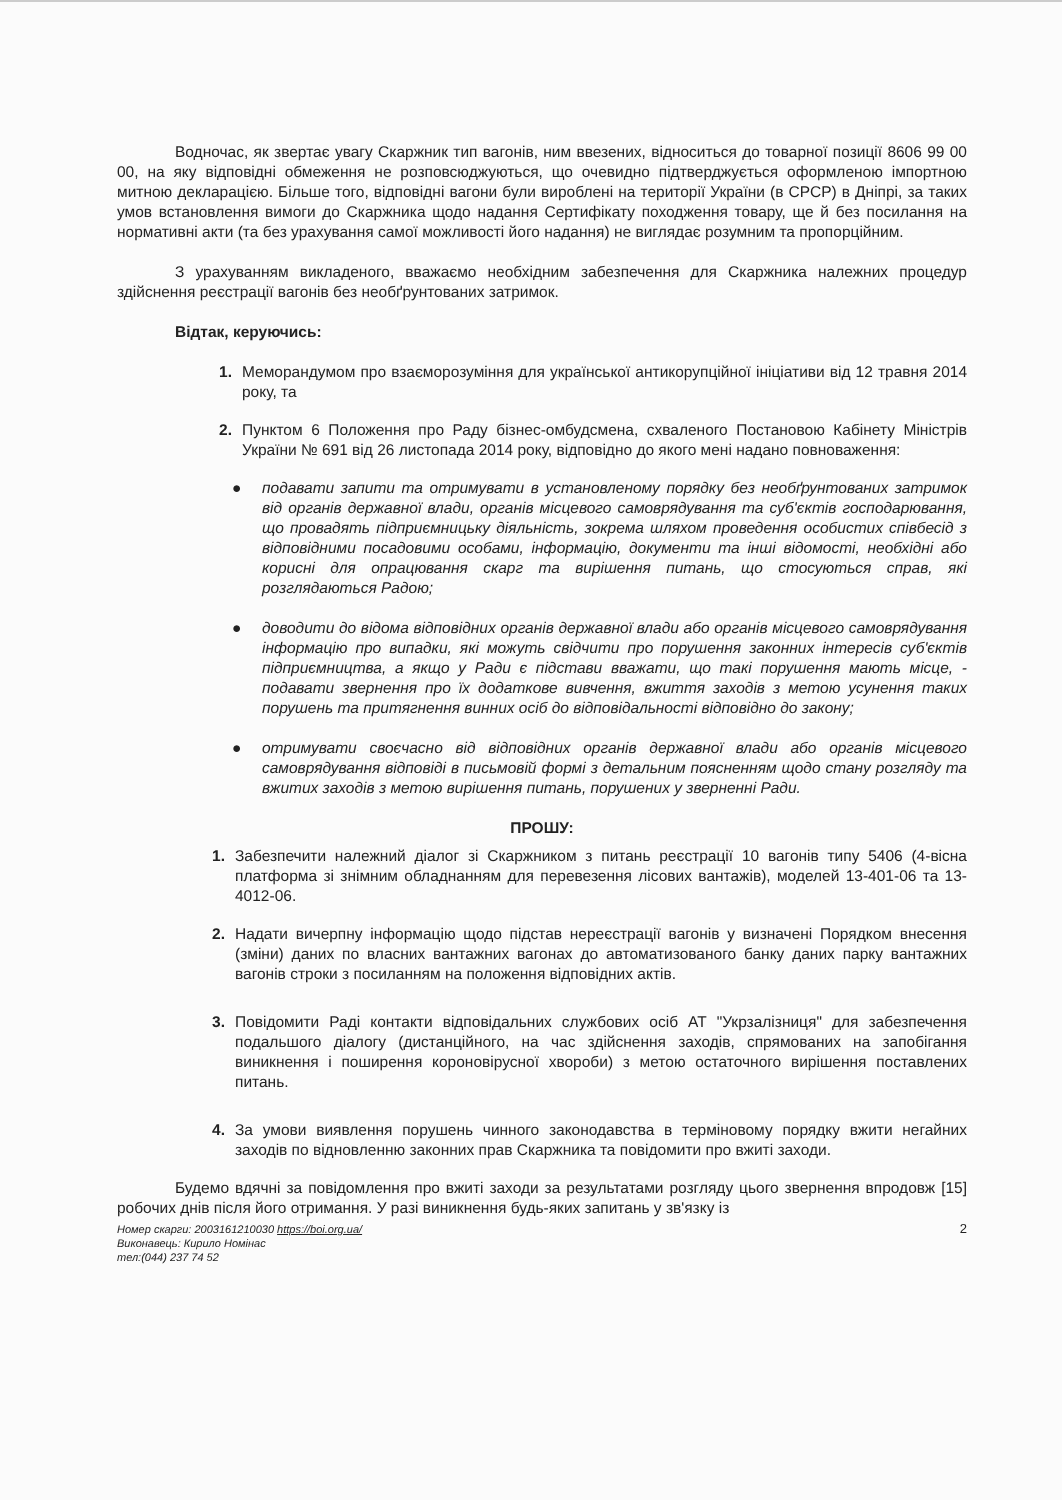Водночас, як звертає увагу Скаржник тип вагонів, ним ввезених, відноситься до товарної позиції 8606 99 00 00, на яку відповідні обмеження не розповсюджуються, що очевидно підтверджується оформленою імпортною митною декларацією. Більше того, відповідні вагони були вироблені на території України (в СРСР) в Дніпрі, за таких умов встановлення вимоги до Скаржника щодо надання Сертифікату походження товару, ще й без посилання на нормативні акти (та без урахування самої можливості його надання) не виглядає розумним та пропорційним.
З урахуванням викладеного, вважаємо необхідним забезпечення для Скаржника належних процедур здійснення реєстрації вагонів без необґрунтованих затримок.
Відтак, керуючись:
1. Меморандумом про взаєморозуміння для української антикорупційної ініціативи від 12 травня 2014 року, та
2. Пунктом 6 Положення про Раду бізнес-омбудсмена, схваленого Постановою Кабінету Міністрів України № 691 від 26 листопада 2014 року, відповідно до якого мені надано повноваження:
● подавати запити та отримувати в установленому порядку без необґрунтованих затримок від органів державної влади, органів місцевого самоврядування та суб'єктів господарювання, що провадять підприємницьку діяльність, зокрема шляхом проведення особистих співбесід з відповідними посадовими особами, інформацію, документи та інші відомості, необхідні або корисні для опрацювання скарг та вирішення питань, що стосуються справ, які розглядаються Радою;
● доводити до відома відповідних органів державної влади або органів місцевого самоврядування інформацію про випадки, які можуть свідчити про порушення законних інтересів суб'єктів підприємництва, а якщо у Ради є підстави вважати, що такі порушення мають місце, - подавати звернення про їх додаткове вивчення, вжиття заходів з метою усунення таких порушень та притягнення винних осіб до відповідальності відповідно до закону;
● отримувати своєчасно від відповідних органів державної влади або органів місцевого самоврядування відповіді в письмовій формі з детальним поясненням щодо стану розгляду та вжитих заходів з метою вирішення питань, порушених у зверненні Ради.
ПРОШУ:
1. Забезпечити належний діалог зі Скаржником з питань реєстрації 10 вагонів типу 5406 (4-вісна платформа зі знімним обладнанням для перевезення лісових вантажів), моделей 13-401-06 та 13-4012-06.
2. Надати вичерпну інформацію щодо підстав нереєстрації вагонів у визначені Порядком внесення (зміни) даних по власних вантажних вагонах до автоматизованого банку даних парку вантажних вагонів строки з посиланням на положення відповідних актів.
3. Повідомити Раді контакти відповідальних службових осіб АТ "Укрзалізниця" для забезпечення подальшого діалогу (дистанційного, на час здійснення заходів, спрямованих на запобігання виникнення і поширення короновірусної хвороби) з метою остаточного вирішення поставлених питань.
4. За умови виявлення порушень чинного законодавства в терміновому порядку вжити негайних заходів по відновленню законних прав Скаржника та повідомити про вжиті заходи.
Будемо вдячні за повідомлення про вжиті заходи за результатами розгляду цього звернення впродовж [15] робочих днів після його отримання. У разі виникнення будь-яких запитань у зв'язку із
Номер скарги: 2003161210030 https://boi.org.ua/
Виконавець: Кирило Номінас
тел:(044) 237 74 52
2